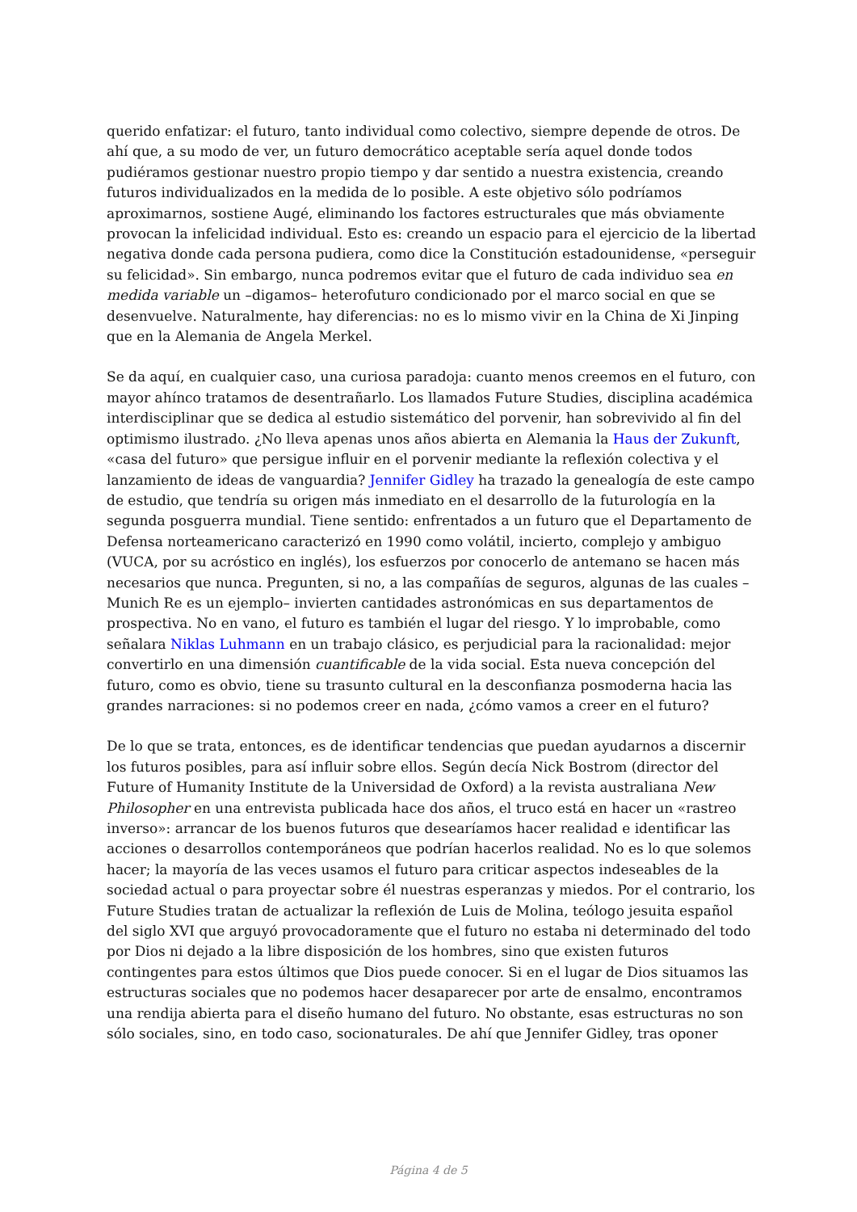querido enfatizar: el futuro, tanto individual como colectivo, siempre depende de otros. De ahí que, a su modo de ver, un futuro democrático aceptable sería aquel donde todos pudiéramos gestionar nuestro propio tiempo y dar sentido a nuestra existencia, creando futuros individualizados en la medida de lo posible. A este objetivo sólo podríamos aproximarnos, sostiene Augé, eliminando los factores estructurales que más obviamente provocan la infelicidad individual. Esto es: creando un espacio para el ejercicio de la libertad negativa donde cada persona pudiera, como dice la Constitución estadounidense, «perseguir su felicidad». Sin embargo, nunca podremos evitar que el futuro de cada individuo sea en medida variable un –digamos– heterofuturo condicionado por el marco social en que se desenvuelve. Naturalmente, hay diferencias: no es lo mismo vivir en la China de Xi Jinping que en la Alemania de Angela Merkel.
Se da aquí, en cualquier caso, una curiosa paradoja: cuanto menos creemos en el futuro, con mayor ahínco tratamos de desentrañarlo. Los llamados Future Studies, disciplina académica interdisciplinar que se dedica al estudio sistemático del porvenir, han sobrevivido al fin del optimismo ilustrado. ¿No lleva apenas unos años abierta en Alemania la Haus der Zukunft, «casa del futuro» que persigue influir en el porvenir mediante la reflexión colectiva y el lanzamiento de ideas de vanguardia? Jennifer Gidley ha trazado la genealogía de este campo de estudio, que tendría su origen más inmediato en el desarrollo de la futurología en la segunda posguerra mundial. Tiene sentido: enfrentados a un futuro que el Departamento de Defensa norteamericano caracterizó en 1990 como volátil, incierto, complejo y ambiguo (VUCA, por su acróstico en inglés), los esfuerzos por conocerlo de antemano se hacen más necesarios que nunca. Pregunten, si no, a las compañías de seguros, algunas de las cuales –Munich Re es un ejemplo– invierten cantidades astronómicas en sus departamentos de prospectiva. No en vano, el futuro es también el lugar del riesgo. Y lo improbable, como señalara Niklas Luhmann en un trabajo clásico, es perjudicial para la racionalidad: mejor convertirlo en una dimensión cuantificable de la vida social. Esta nueva concepción del futuro, como es obvio, tiene su trasunto cultural en la desconfianza posmoderna hacia las grandes narraciones: si no podemos creer en nada, ¿cómo vamos a creer en el futuro?
De lo que se trata, entonces, es de identificar tendencias que puedan ayudarnos a discernir los futuros posibles, para así influir sobre ellos. Según decía Nick Bostrom (director del Future of Humanity Institute de la Universidad de Oxford) a la revista australiana New Philosopher en una entrevista publicada hace dos años, el truco está en hacer un «rastreo inverso»: arrancar de los buenos futuros que desearíamos hacer realidad e identificar las acciones o desarrollos contemporáneos que podrían hacerlos realidad. No es lo que solemos hacer; la mayoría de las veces usamos el futuro para criticar aspectos indeseables de la sociedad actual o para proyectar sobre él nuestras esperanzas y miedos. Por el contrario, los Future Studies tratan de actualizar la reflexión de Luis de Molina, teólogo jesuita español del siglo XVI que arguyó provocadoramente que el futuro no estaba ni determinado del todo por Dios ni dejado a la libre disposición de los hombres, sino que existen futuros contingentes para estos últimos que Dios puede conocer. Si en el lugar de Dios situamos las estructuras sociales que no podemos hacer desaparecer por arte de ensalmo, encontramos una rendija abierta para el diseño humano del futuro. No obstante, esas estructuras no son sólo sociales, sino, en todo caso, socionaturales. De ahí que Jennifer Gidley, tras oponer
Página 4 de 5